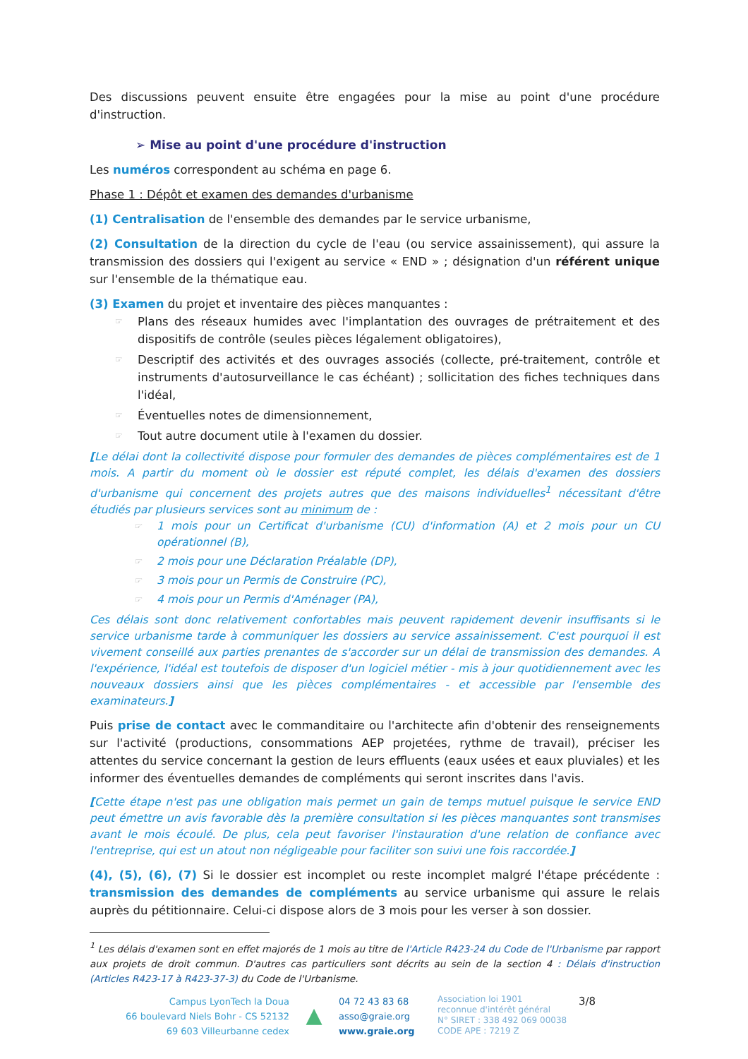Des discussions peuvent ensuite être engagées pour la mise au point d'une procédure d'instruction.
➢ Mise au point d'une procédure d'instruction
Les numéros correspondent au schéma en page 6.
Phase 1 : Dépôt et examen des demandes d'urbanisme
(1) Centralisation de l'ensemble des demandes par le service urbanisme,
(2) Consultation de la direction du cycle de l'eau (ou service assainissement), qui assure la transmission des dossiers qui l'exigent au service « END » ; désignation d'un référent unique sur l'ensemble de la thématique eau.
(3) Examen du projet et inventaire des pièces manquantes :
☞ Plans des réseaux humides avec l'implantation des ouvrages de prétraitement et des dispositifs de contrôle (seules pièces légalement obligatoires),
☞ Descriptif des activités et des ouvrages associés (collecte, pré-traitement, contrôle et instruments d'autosurveillance le cas échéant) ; sollicitation des fiches techniques dans l'idéal,
☞ Éventuelles notes de dimensionnement,
☞ Tout autre document utile à l'examen du dossier.
[Le délai dont la collectivité dispose pour formuler des demandes de pièces complémentaires est de 1 mois. A partir du moment où le dossier est réputé complet, les délais d'examen des dossiers d'urbanisme qui concernent des projets autres que des maisons individuelles<sup>1</sup> nécessitant d'être étudiés par plusieurs services sont au minimum de :
☞ 1 mois pour un Certificat d'urbanisme (CU) d'information (A) et 2 mois pour un CU opérationnel (B),
☞ 2 mois pour une Déclaration Préalable (DP),
☞ 3 mois pour un Permis de Construire (PC),
☞ 4 mois pour un Permis d'Aménager (PA),
Ces délais sont donc relativement confortables mais peuvent rapidement devenir insuffisants si le service urbanisme tarde à communiquer les dossiers au service assainissement. C'est pourquoi il est vivement conseillé aux parties prenantes de s'accorder sur un délai de transmission des demandes. A l'expérience, l'idéal est toutefois de disposer d'un logiciel métier - mis à jour quotidiennement avec les nouveaux dossiers ainsi que les pièces complémentaires - et accessible par l'ensemble des examinateurs.]
Puis prise de contact avec le commanditaire ou l'architecte afin d'obtenir des renseignements sur l'activité (productions, consommations AEP projetées, rythme de travail), préciser les attentes du service concernant la gestion de leurs effluents (eaux usées et eaux pluviales) et les informer des éventuelles demandes de compléments qui seront inscrites dans l'avis.
[Cette étape n'est pas une obligation mais permet un gain de temps mutuel puisque le service END peut émettre un avis favorable dès la première consultation si les pièces manquantes sont transmises avant le mois écoulé. De plus, cela peut favoriser l'instauration d'une relation de confiance avec l'entreprise, qui est un atout non négligeable pour faciliter son suivi une fois raccordée.]
(4), (5), (6), (7) Si le dossier est incomplet ou reste incomplet malgré l'étape précédente : transmission des demandes de compléments au service urbanisme qui assure le relais auprès du pétitionnaire. Celui-ci dispose alors de 3 mois pour les verser à son dossier.
<sup>1</sup> Les délais d'examen sont en effet majorés de 1 mois au titre de l'Article R423-24 du Code de l'Urbanisme par rapport aux projets de droit commun. D'autres cas particuliers sont décrits au sein de la section 4 : Délais d'instruction (Articles R423-17 à R423-37-3) du Code de l'Urbanisme.
Campus LyonTech la Doua
66 boulevard Niels Bohr - CS 52132
69 603 Villeurbanne cedex
▲
04 72 43 83 68
asso@graie.org
www.graie.org
Association loi 1901
reconnue d'intérêt général
N° SIRET : 338 492 069 00038
CODE APE : 7219 Z
3/8